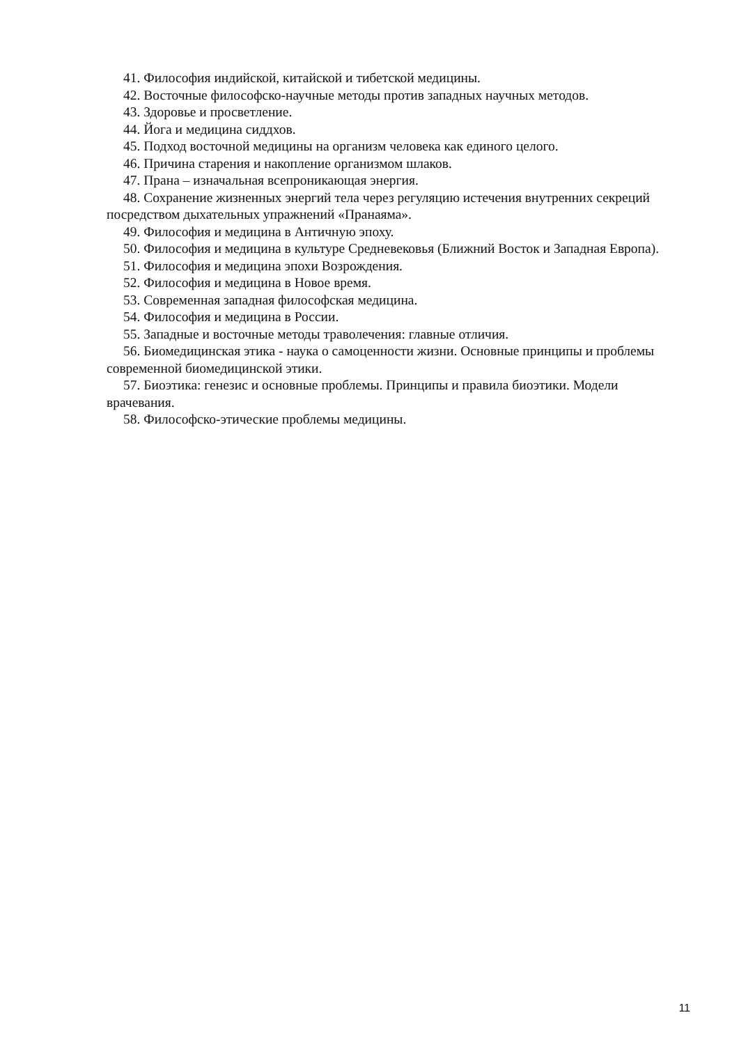41. Философия индийской, китайской и тибетской медицины.
42. Восточные философско-научные методы против западных научных методов.
43. Здоровье и просветление.
44. Йога и медицина сиддхов.
45. Подход восточной медицины на организм человека как единого целого.
46. Причина старения и накопление организмом шлаков.
47. Прана – изначальная всепроникающая энергия.
48. Сохранение жизненных энергий тела через регуляцию истечения внутренних секреций посредством дыхательных упражнений «Пранаяма».
49. Философия и медицина в Античную эпоху.
50. Философия и медицина в культуре Средневековья (Ближний Восток и Западная Европа).
51. Философия и медицина эпохи Возрождения.
52. Философия и медицина в Новое время.
53. Современная западная философская медицина.
54. Философия и медицина в России.
55. Западные и восточные методы траволечения: главные отличия.
56. Биомедицинская этика - наука о самоценности жизни. Основные принципы и проблемы современной биомедицинской этики.
57. Биоэтика: генезис и основные проблемы. Принципы и правила биоэтики. Модели врачевания.
58. Философско-этические проблемы медицины.
11